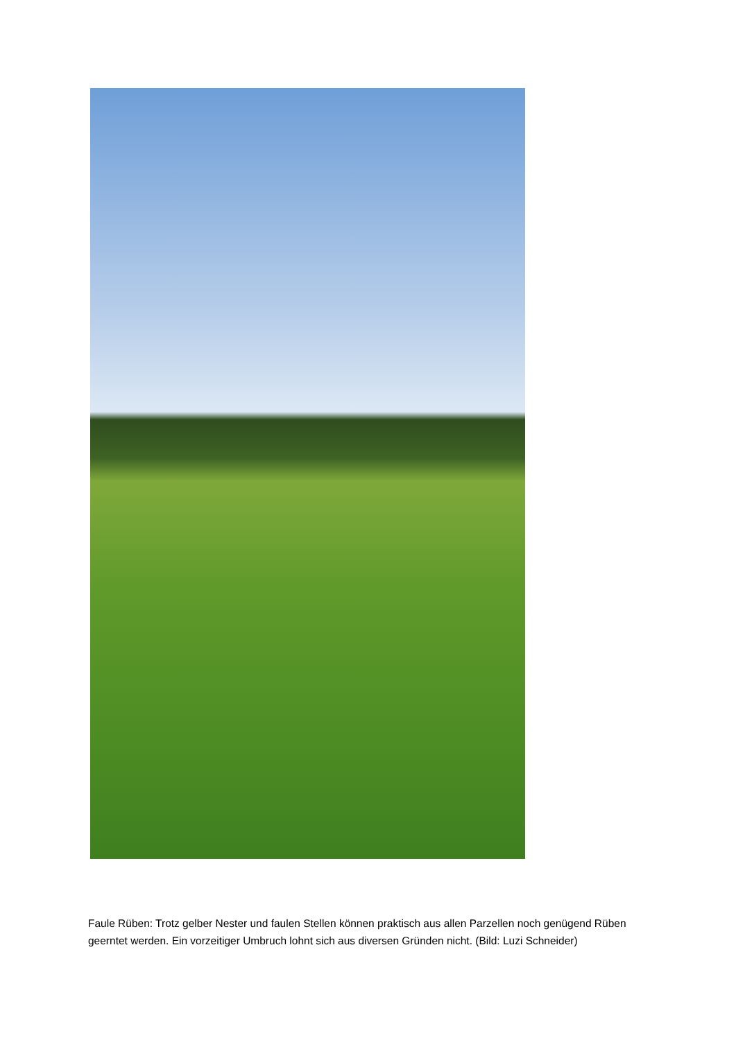Faule Rüben: Trotz gelber Nester und faulen Stellen können praktisch aus allen Parzellen noch genügend Rüben geerntet werden. Ein vorzeitiger Umbruch lohnt sich aus diversen Gründen nicht. (Bild: Luzi Schneider)